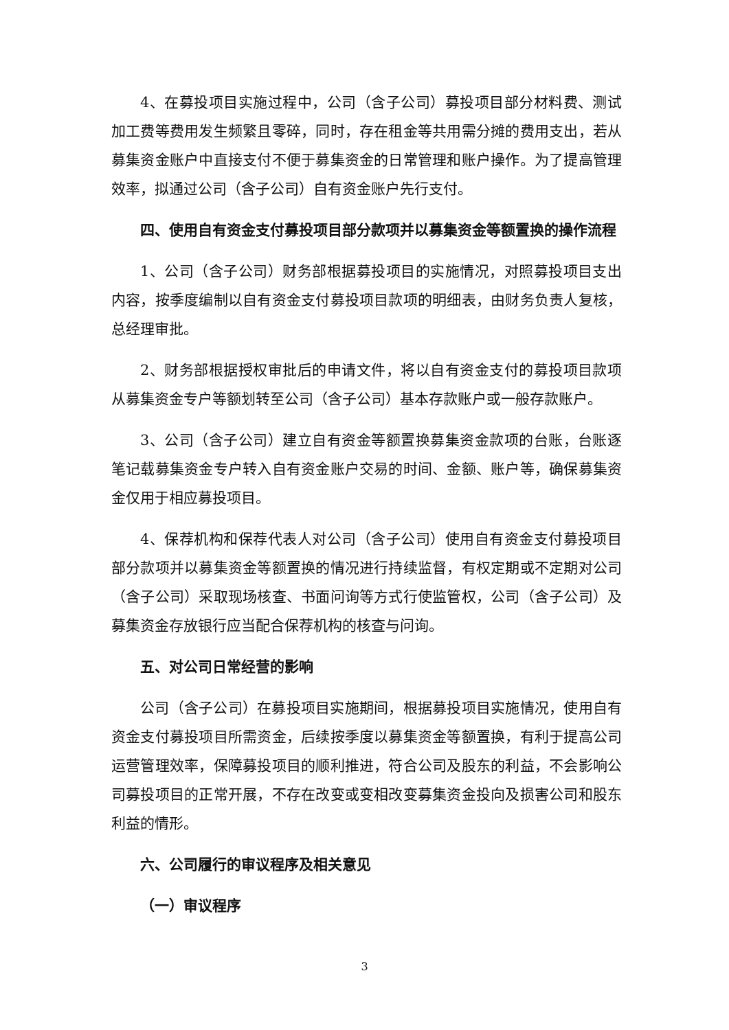4、在募投项目实施过程中，公司（含子公司）募投项目部分材料费、测试加工费等费用发生频繁且零碎，同时，存在租金等共用需分摊的费用支出，若从募集资金账户中直接支付不便于募集资金的日常管理和账户操作。为了提高管理效率，拟通过公司（含子公司）自有资金账户先行支付。
四、使用自有资金支付募投项目部分款项并以募集资金等额置换的操作流程
1、公司（含子公司）财务部根据募投项目的实施情况，对照募投项目支出内容，按季度编制以自有资金支付募投项目款项的明细表，由财务负责人复核，总经理审批。
2、财务部根据授权审批后的申请文件，将以自有资金支付的募投项目款项从募集资金专户等额划转至公司（含子公司）基本存款账户或一般存款账户。
3、公司（含子公司）建立自有资金等额置换募集资金款项的台账，台账逐笔记载募集资金专户转入自有资金账户交易的时间、金额、账户等，确保募集资金仅用于相应募投项目。
4、保荐机构和保荐代表人对公司（含子公司）使用自有资金支付募投项目部分款项并以募集资金等额置换的情况进行持续监督，有权定期或不定期对公司（含子公司）采取现场核查、书面问询等方式行使监管权，公司（含子公司）及募集资金存放银行应当配合保荐机构的核查与问询。
五、对公司日常经营的影响
公司（含子公司）在募投项目实施期间，根据募投项目实施情况，使用自有资金支付募投项目所需资金，后续按季度以募集资金等额置换，有利于提高公司运营管理效率，保障募投项目的顺利推进，符合公司及股东的利益，不会影响公司募投项目的正常开展，不存在改变或变相改变募集资金投向及损害公司和股东利益的情形。
六、公司履行的审议程序及相关意见
（一）审议程序
3